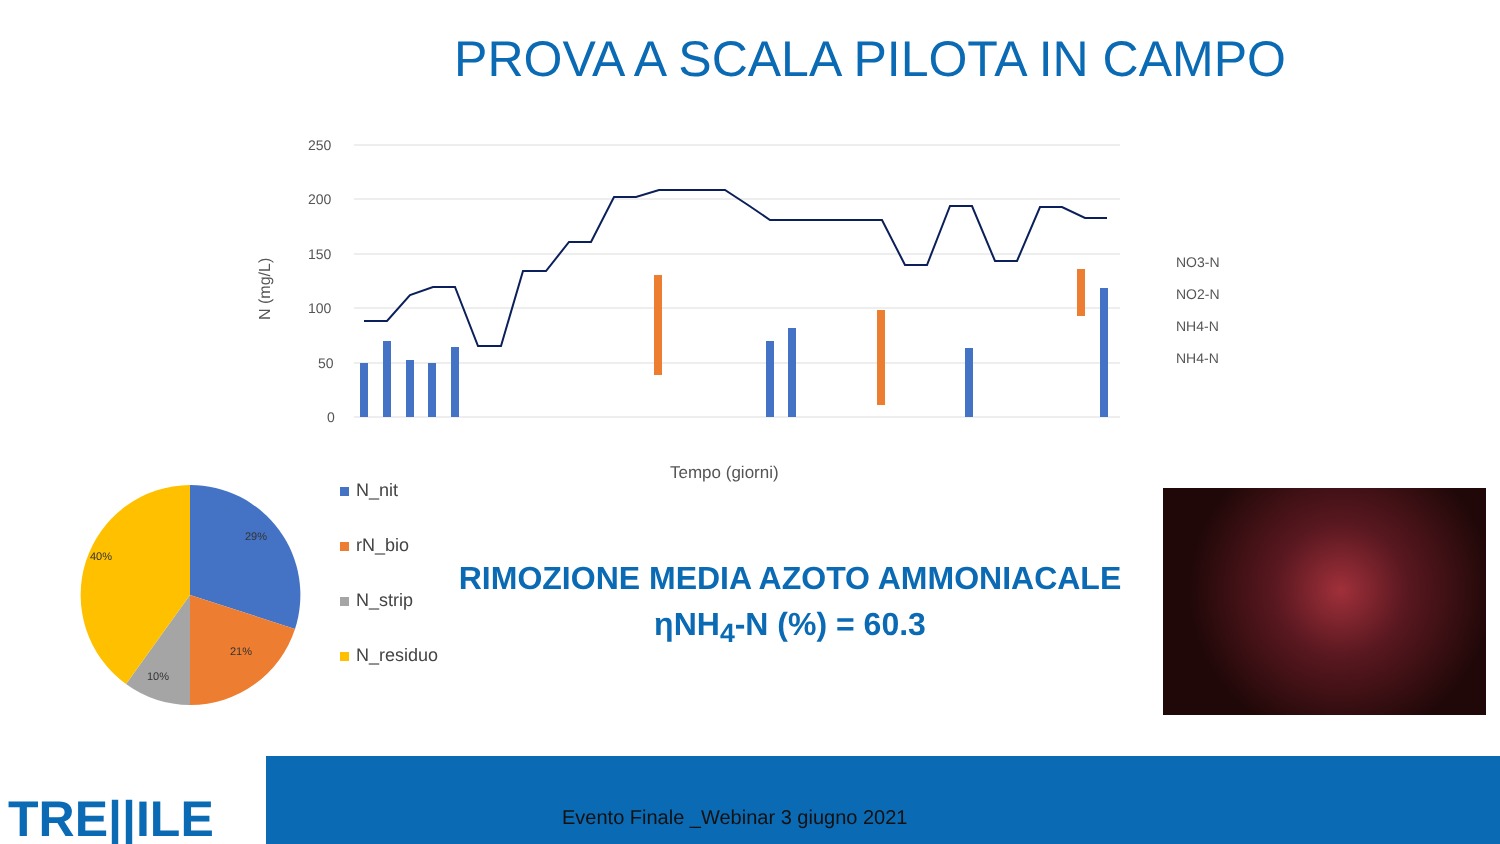PROVA A SCALA PILOTA IN CAMPO
250
200
150
100
50
0
N (mg/L)
Tempo (giorni)
NO3-N
NO2-N
NH4-N
NH4-N
29%
21%
10%
40%
N_nit
rN_bio
N_strip
N_residuo
RIMOZIONE MEDIA AZOTO AMMONIACALE
ηNH<sub>4</sub>-N (%) = 60.3
TRE||ILE
Evento Finale _Webinar 3 giugno 2021